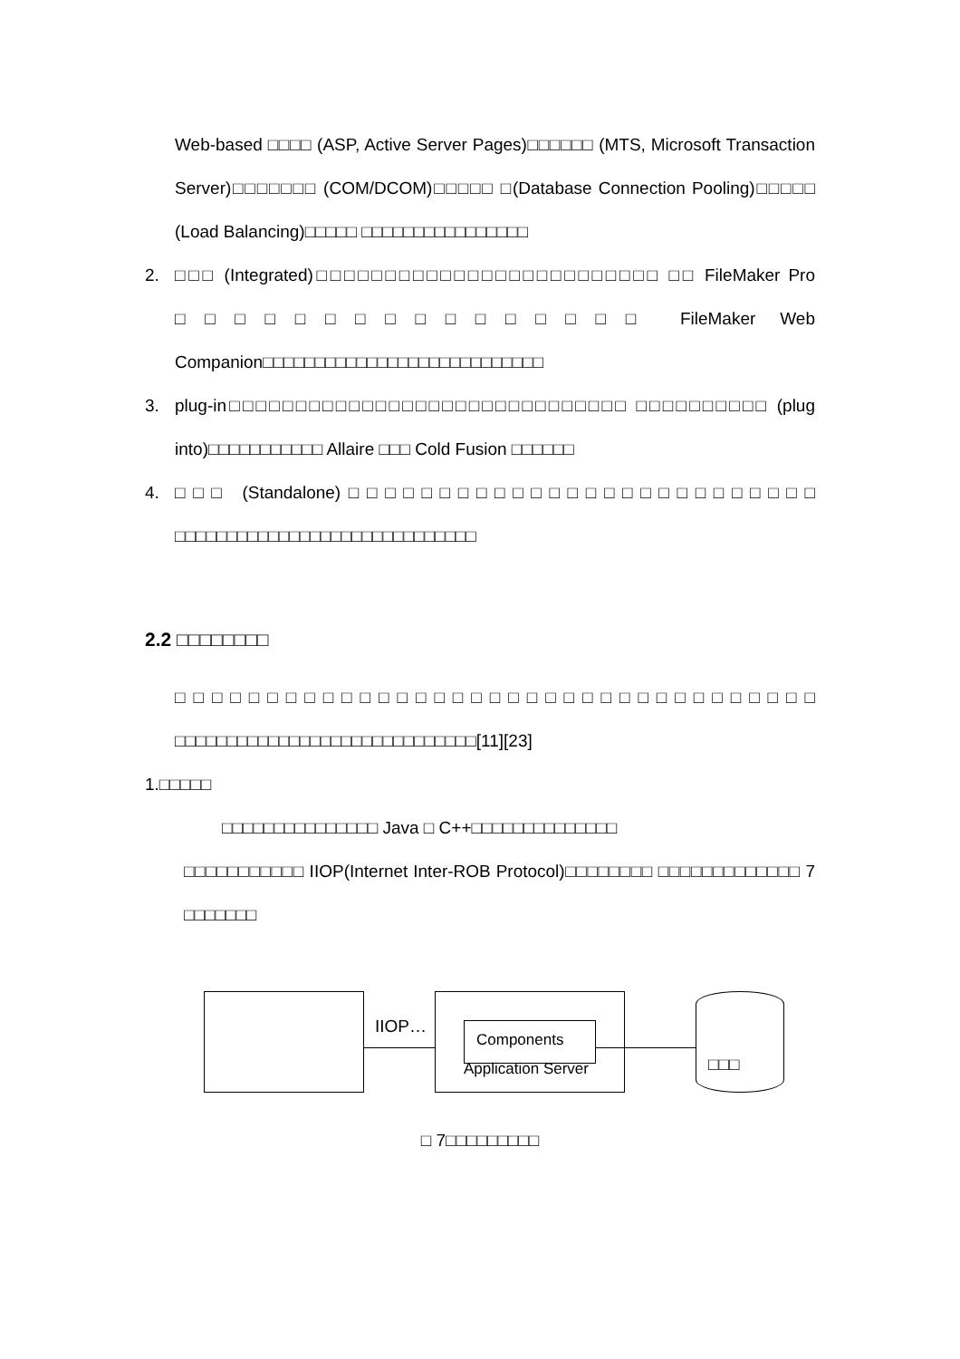Web-based □□□□ (ASP, Active Server Pages)□□□□□□ (MTS, Microsoft Transaction Server)□□□□□□□ (COM/DCOM)□□□□□ □(Database Connection Pooling)□□□□□ (Load Balancing)□□□□□ □□□□□□□□□□□□□□□□
2. □□□ (Integrated)□□□□□□□□□□□□□□□□□□□□□□□□□ □□ FileMaker Pro □□□□□□□□□□□□□□□□ FileMaker Web Companion□□□□□□□□□□□□□□□□□□□□□□□□□□□
3. plug-in□□□□□□□□□□□□□□□□□□□□□□□□□□□□□□ □□□□□□□□□□ (plug into)□□□□□□□□□□□ Allaire □□□ Cold Fusion □□□□□□
4. □□□ (Standalone)□□□□□□□□□□□□□□□□□□□□□□□□□□ □□□□□□□□□□□□□□□□□□□□□□□□□□□□□
2.2 □□□□□□□□
□□□□□□□□□□□□□□□□□□□□□□□□□□□□□□□□□□□ □□□□□□□□□□□□□□□□□□□□□□□□□□□□□[11][23]
1.□□□□□
□□□□□□□□□□□□□□□ Java □ C++□□□□□□□□□□□□□□
□□□□□□□□□□□ IIOP(Internet Inter-ROB Protocol)□□□□□□□□ □□□□□□□□□□□□□ 7 □□□□□□□
IIOP…
Components
Application Server □□□
□ 7□□□□□□□□□